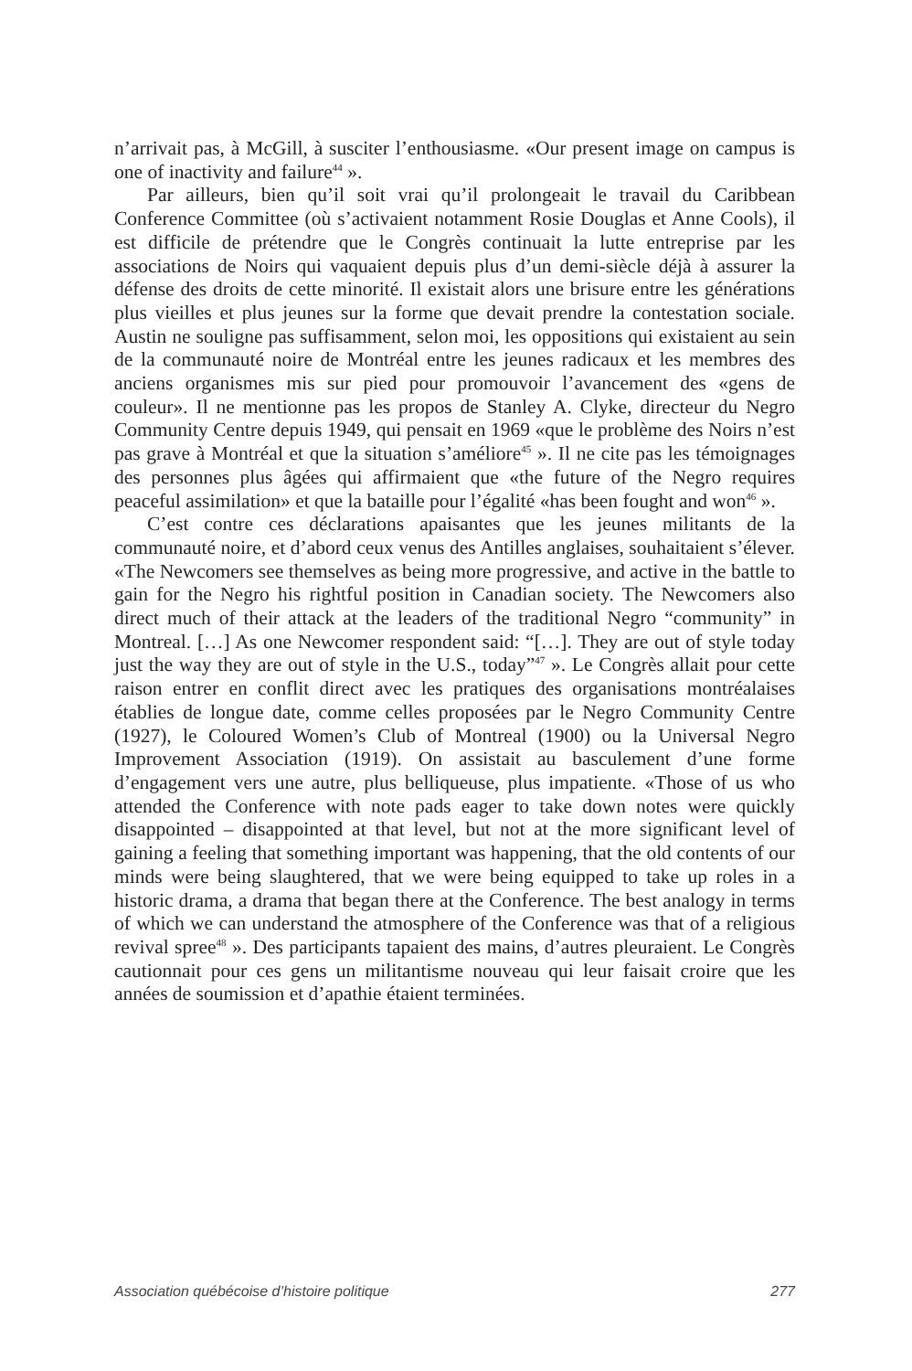n’arrivait pas, à McGill, à susciter l’enthousiasme. «Our present image on campus is one of inactivity and failure<sup>44</sup> ».
Par ailleurs, bien qu’il soit vrai qu’il prolongeait le travail du Caribbean Conference Committee (où s’activaient notamment Rosie Douglas et Anne Cools), il est difficile de prétendre que le Congrès continuait la lutte entreprise par les associations de Noirs qui vaquaient depuis plus d’un demi-siècle déjà à assurer la défense des droits de cette minorité. Il existait alors une brisure entre les générations plus vieilles et plus jeunes sur la forme que devait prendre la contestation sociale. Austin ne souligne pas suffisamment, selon moi, les oppositions qui existaient au sein de la communauté noire de Montréal entre les jeunes radicaux et les membres des anciens organismes mis sur pied pour promouvoir l’avancement des «gens de couleur». Il ne mentionne pas les propos de Stanley A. Clyke, directeur du Negro Community Centre depuis 1949, qui pensait en 1969 «que le problème des Noirs n’est pas grave à Montréal et que la situation s’améliore<sup>45</sup> ». Il ne cite pas les témoignages des personnes plus âgées qui affirmaient que «the future of the Negro requires peaceful assimilation» et que la bataille pour l’égalité «has been fought and won<sup>46</sup> ».
C’est contre ces déclarations apaisantes que les jeunes militants de la communauté noire, et d’abord ceux venus des Antilles anglaises, souhaitaient s’élever. «The Newcomers see themselves as being more progressive, and active in the battle to gain for the Negro his rightful position in Canadian society. The Newcomers also direct much of their attack at the leaders of the traditional Negro “community” in Montreal. […] As one Newcomer respondent said: “[…]. They are out of style today just the way they are out of style in the U.S., today”<sup>47</sup> ». Le Congrès allait pour cette raison entrer en conflit direct avec les pratiques des organisations montréalaises établies de longue date, comme celles proposées par le Negro Community Centre (1927), le Coloured Women’s Club of Montreal (1900) ou la Universal Negro Improvement Association (1919). On assistait au basculement d’une forme d’engagement vers une autre, plus belliqueuse, plus impatiente. «Those of us who attended the Conference with note pads eager to take down notes were quickly disappointed – disappointed at that level, but not at the more significant level of gaining a feeling that something important was happening, that the old contents of our minds were being slaughtered, that we were being equipped to take up roles in a historic drama, a drama that began there at the Conference. The best analogy in terms of which we can understand the atmosphere of the Conference was that of a religious revival spree<sup>48</sup> ». Des participants tapaient des mains, d’autres pleuraient. Le Congrès cautionnait pour ces gens un militantisme nouveau qui leur faisait croire que les années de soumission et d’apathie étaient terminées.
Association québécoise d’histoire politique 277